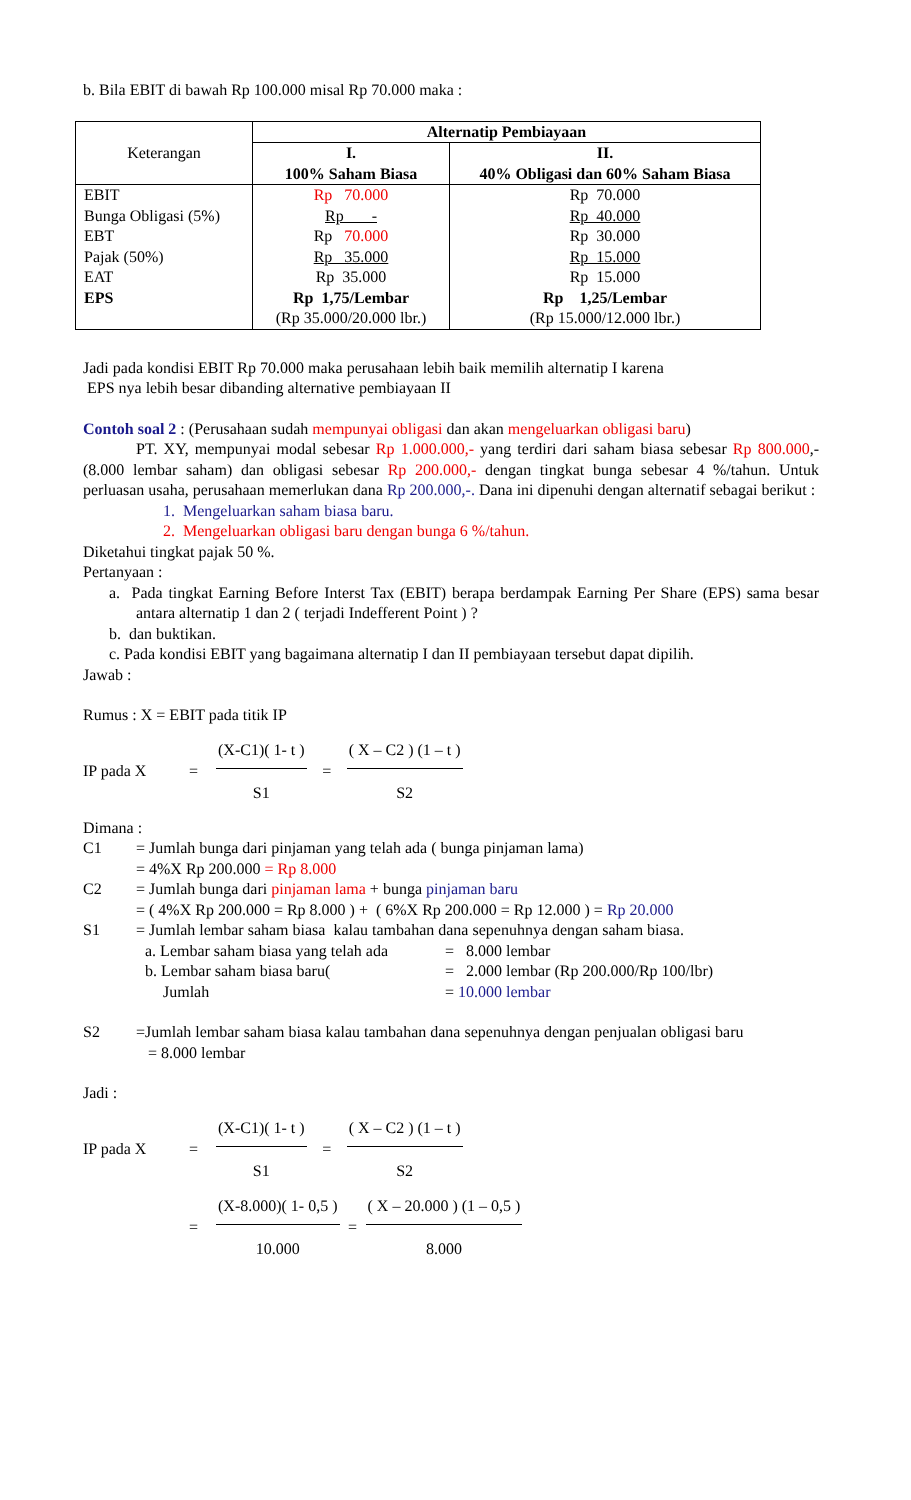b. Bila EBIT di bawah Rp 100.000 misal Rp 70.000 maka :
| Keterangan | Alternatip Pembiayaan | |
| | I. 100% Saham Biasa | II. 40% Obligasi dan 60% Saham Biasa |
| EBIT Bunga Obligasi (5%) EBT Pajak (50%) EAT EPS | Rp 70.000 Rp - Rp 70.000 Rp 35.000 Rp 35.000 Rp 1,75/Lembar (Rp 35.000/20.000 lbr.) | Rp 70.000 Rp 40.000 Rp 30.000 Rp 15.000 Rp 15.000 Rp 1,25/Lembar (Rp 15.000/12.000 lbr.) |
Jadi pada kondisi EBIT Rp 70.000 maka perusahaan lebih baik memilih alternatip I karena
EPS nya lebih besar dibanding alternative pembiayaan II
Contoh soal 2 : (Perusahaan sudah mempunyai obligasi dan akan mengeluarkan obligasi baru)
PT. XY, mempunyai modal sebesar Rp 1.000.000,- yang terdiri dari saham biasa sebesar Rp 800.000,- (8.000 lembar saham) dan obligasi sebesar Rp 200.000,- dengan tingkat bunga sebesar 4 %/tahun. Untuk perluasan usaha, perusahaan memerlukan dana Rp 200.000,-. Dana ini dipenuhi dengan alternatif sebagai berikut :
1. Mengeluarkan saham biasa baru.
2. Mengeluarkan obligasi baru dengan bunga 6 %/tahun.
Diketahui tingkat pajak 50 %.
Pertanyaan :
a. Pada tingkat Earning Before Interst Tax (EBIT) berapa berdampak Earning Per Share (EPS) sama besar antara alternatip 1 dan 2 ( terjadi Indefferent Point ) ?
b. dan buktikan.
c. Pada kondisi EBIT yang bagaimana alternatip I dan II pembiayaan tersebut dapat dipilih.
Jawab :
Rumus : X = EBIT pada titik IP
IP pada X =
(X-C1)( 1- t )
S1
=
( X – C2 ) (1 – t )
S2
Dimana :
C1 = Jumlah bunga dari pinjaman yang telah ada ( bunga pinjaman lama)
= 4%X Rp 200.000 = Rp 8.000
C2 = Jumlah bunga dari pinjaman lama + bunga pinjaman baru
= ( 4%X Rp 200.000 = Rp 8.000 ) + ( 6%X Rp 200.000 = Rp 12.000 ) = Rp 20.000
S1 = Jumlah lembar saham biasa kalau tambahan dana sepenuhnya dengan saham biasa.
| a. Lembar saham biasa yang telah ada | = 8.000 lembar |
| b. Lembar saham biasa baru( | = 2.000 lembar (Rp 200.000/Rp 100/lbr) |
| Jumlah | = 10.000 lembar |
S2 =Jumlah lembar saham biasa kalau tambahan dana sepenuhnya dengan penjualan obligasi baru
= 8.000 lembar
Jadi :
IP pada X =
(X-C1)( 1- t )
S1
=
( X – C2 ) (1 – t )
S2
=
(X-8.000)( 1- 0,5 )
10.000
=
( X – 20.000 ) (1 – 0,5 )
8.000